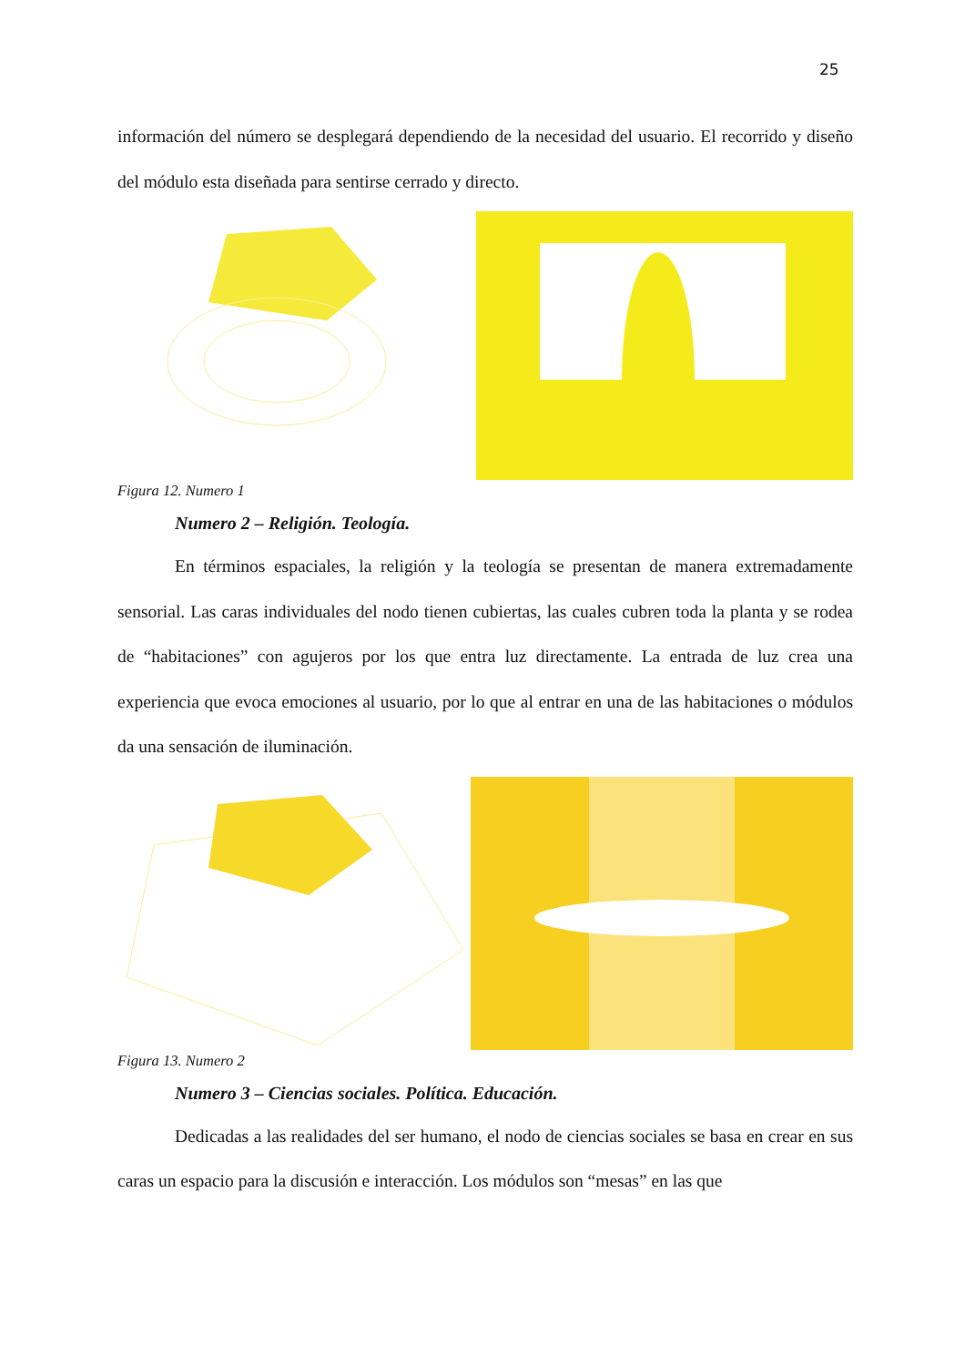25
información del número se desplegará dependiendo de la necesidad del usuario. El recorrido y diseño del módulo esta diseñada para sentirse cerrado y directo.
Figura 12. Numero 1
Numero 2 – Religión. Teología.
En términos espaciales, la religión y la teología se presentan de manera extremadamente sensorial. Las caras individuales del nodo tienen cubiertas, las cuales cubren toda la planta y se rodea de “habitaciones” con agujeros por los que entra luz directamente. La entrada de luz crea una experiencia que evoca emociones al usuario, por lo que al entrar en una de las habitaciones o módulos da una sensación de iluminación.
Figura 13. Numero 2
Numero 3 – Ciencias sociales. Política. Educación.
Dedicadas a las realidades del ser humano, el nodo de ciencias sociales se basa en crear en sus caras un espacio para la discusión e interacción. Los módulos son “mesas” en las que